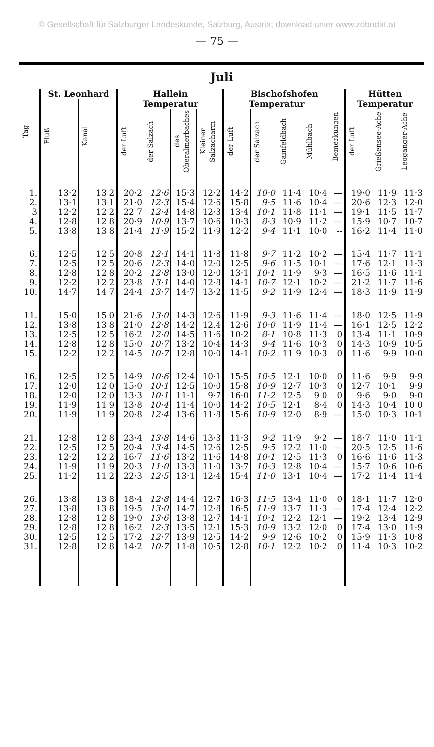© Gesellschaft für Salzburger Landeskunde, Salzburg, Austria; download unter www.zobodat.at
— 75 —
| Juli | | | | | | | | | | | | | | |
| --- | --- | --- | --- | --- | --- | --- | --- | --- | --- | --- | --- | --- | --- | --- |
| Tag | St. Leonhard | | Hallein | | | | Bischofshofen | | | | | Hütten | | |
| | Fluß | Kanal | Temperatur | | | | Temperatur | | | | Bemerkungen | Temperatur | | |
| | | | der Luft | der Salzach | des Oberalmerbaches | Kleiner Salzacharm | der Luft | der Salzach | Gainfeldbach | Mühlbach | | der Luft | Grießensee-Ache | Leoganger-Ache |
| 1. | 13·2 | 13·2 | 20·2 | 12·6 | 15·3 | 12·2 | 14·2 | 10·0 | 11·4 | 10·4 | — | 19·0 | 11·9 | 11·3 |
| 2. | 13·1 | 13·1 | 21·0 | 12·3 | 15·4 | 12·6 | 15·8 | 9·5 | 11·6 | 10·4 | — | 20·6 | 12·3 | 12·0 |
| 3 | 12·2 | 12·2 | 22 7 | 12·4 | 14·8 | 12·3 | 13·4 | 10·1 | 11·8 | 11·1 | — | 19·1 | 11·5 | 11·7 |
| 4. | 12·8 | 12 8 | 20·9 | 10·9 | 13·7 | 10·6 | 10·3 | 8·3 | 10·9 | 11·2 | — | 15·9 | 10·7 | 10·7 |
| 5. | 13·8 | 13·8 | 21·4 | 11·9 | 15·2 | 11·9 | 12·2 | 9·4 | 11·1 | 10·0 | -- | 16·2 | 11·4 | 11·0 |
| 6. | 12·5 | 12·5 | 20·8 | 12·1 | 14·1 | 11·8 | 11·8 | 9·7 | 11·2 | 10·2 | — | 15·4 | 11·7 | 11·1 |
| 7. | 12·5 | 12·5 | 20·6 | 12·3 | 14·0 | 12·0 | 12·5 | 9·6 | 11·5 | 10·1 | — | 17·6 | 12·1 | 11·3 |
| 8. | 12·8 | 12·8 | 20·2 | 12·8 | 13·0 | 12·0 | 13·1 | 10·1 | 11·9 | 9·3 | — | 16·5 | 11·6 | 11·1 |
| 9. | 12·2 | 12·2 | 23·8 | 13·1 | 14·0 | 12·8 | 14·1 | 10·7 | 12·1 | 10·2 | — | 21·2 | 11·7 | 11·6 |
| 10. | 14·7 | 14·7 | 24·4 | 13·7 | 14·7 | 13·2 | 11·5 | 9·2 | 11·9 | 12·4 | — | 18·3 | 11·9 | 11·9 |
| 11. | 15·0 | 15·0 | 21·6 | 13·0 | 14·3 | 12·6 | 11·9 | 9·3 | 11·6 | 11·4 | — | 18·0 | 12·5 | 11·9 |
| 12. | 13·8 | 13·8 | 21·0 | 12·8 | 14·2 | 12.4 | 12·6 | 10·0 | 11·9 | 11·4 | — | 16·1 | 12·5 | 12·2 |
| 13. | 12·5 | 12·5 | 16·2 | 12·0 | 14·5 | 11·6 | 10·2 | 8·1 | 10·8 | 11·3 | 0 | 13·4 | 11·1 | 10·9 |
| 14. | 12·8 | 12·8 | 15·0 | 10·7 | 13·2 | 10·4 | 14·3 | 9·4 | 11·6 | 10·3 | 0 | 14·3 | 10·9 | 10·5 |
| 15. | 12·2 | 12·2 | 14·5 | 10·7 | 12·8 | 10·0 | 14·1 | 10·2 | 11 9 | 10·3 | 0 | 11·6 | 9·9 | 10·0 |
| 16. | 12·5 | 12·5 | 14·9 | 10·6 | 12·4 | 10·1 | 15·5 | 10·5 | 12·1 | 10·0 | 0 | 11·6 | 9·9 | 9·9 |
| 17. | 12·0 | 12·0 | 15·0 | 10·1 | 12·5 | 10·0 | 15·8 | 10·9 | 12·7 | 10·3 | 0 | 12·7 | 10·1 | 9·9 |
| 18. | 12·0 | 12·0 | 13·3 | 10·1 | 11·1 | 9·7 | 16·0 | 11·2 | 12·5 | 9 0 | 0 | 9·6 | 9·0 | 9·0 |
| 19. | 11·9 | 11·9 | 13·8 | 10·4 | 11·4 | 10·0 | 14·2 | 10·5 | 12·1 | 8·4 | 0 | 14·3 | 10·4 | 10 0 |
| 20. | 11·9 | 11·9 | 20·8 | 12·4 | 13·6 | 11·8 | 15·6 | 10·9 | 12·0 | 8·9 | — | 15·0 | 10·3 | 10·1 |
| 21. | 12·8 | 12·8 | 23·4 | 13·8 | 14·6 | 13·3 | 11·3 | 9·2 | 11·9 | 9·2 | — | 18·7 | 11·0 | 11·1 |
| 22. | 12·5 | 12·5 | 20·4 | 13·4 | 14·5 | 12·6 | 12·5 | 9·5 | 12·2 | 11·0 | — | 20·5 | 12·5 | 11·6 |
| 23. | 12·2 | 12·2 | 16·7 | 11·6 | 13·2 | 11·6 | 14·8 | 10·1 | 12·5 | 11·3 | 0 | 16·6 | 11·6 | 11·3 |
| 24. | 11·9 | 11·9 | 20·3 | 11·0 | 13·3 | 11·0 | 13·7 | 10·3 | 12·8 | 10·4 | — | 15·7 | 10·6 | 10·6 |
| 25. | 11·2 | 11·2 | 22·3 | 12·5 | 13·1 | 12·4 | 15·4 | 11·0 | 13·1 | 10·4 | — | 17·2 | 11·4 | 11·4 |
| 26. | 13·8 | 13·8 | 18·4 | 12·8 | 14·4 | 12·7 | 16·3 | 11·5 | 13·4 | 11·0 | 0 | 18·1 | 11·7 | 12·0 |
| 27. | 13·8 | 13·8 | 19·5 | 13·0 | 14·7 | 12·8 | 16·5 | 11·9 | 13·7 | 11·3 | — | 17·4 | 12·4 | 12·2 |
| 28. | 12·8 | 12·8 | 19·0 | 13·6 | 13·8 | 12·7 | 14·1 | 10·1 | 12·2 | 12·1 | — | 19·2 | 13·4 | 12·9 |
| 29. | 12·8 | 12·8 | 16·2 | 12·3 | 13·5 | 12·1 | 15·3 | 10·9 | 13·2 | 12·0 | 0 | 17·4 | 13·0 | 11·9 |
| 30. | 12·5 | 12·5 | 17·2 | 12·7 | 13·9 | 12·5 | 14·2 | 9·9 | 12·6 | 10·2 | 0 | 15·9 | 11·3 | 10·8 |
| 31. | 12·8 | 12·8 | 14·2 | 10·7 | 11·8 | 10·5 | 12·8 | 10·1 | 12·2 | 10·2 | 0 | 11·4 | 10·3 | 10·2 |